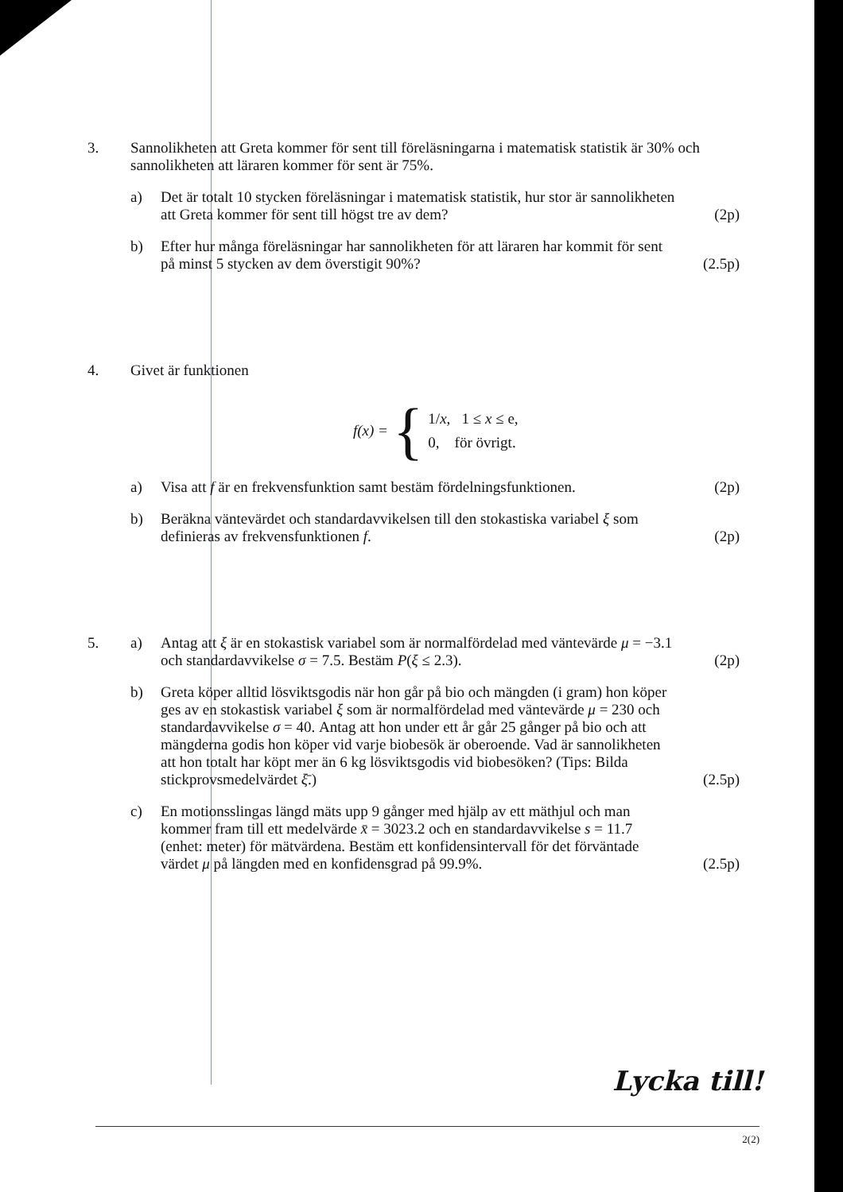3. Sannolikheten att Greta kommer för sent till föreläsningarna i matematisk statistik är 30% och sannolikheten att läraren kommer för sent är 75%.
a) Det är totalt 10 stycken föreläsningar i matematisk statistik, hur stor är sannolikheten att Greta kommer för sent till högst tre av dem?
(2p)
b) Efter hur många föreläsningar har sannolikheten för att läraren har kommit för sent på minst 5 stycken av dem överstigit 90%?
(2.5p)
4. Givet är funktionen
f (x) = {
1/x, 1 ≤ x ≤ e,
0, för övrigt.
a) Visa att f är en frekvensfunktion samt bestäm fördelningsfunktionen.
(2p)
b) Beräkna väntevärdet och standardavvikelsen till den stokastiska variabel ξ som definieras av frekvensfunktionen f.
(2p)
5. a) Antag att ξ är en stokastisk variabel som är normalfördelad med väntevärde μ = −3.1 och standardavvikelse σ = 7.5. Bestäm P(ξ ≤ 2.3).
(2p)
b) Greta köper alltid lösviktsgodis när hon går på bio och mängden (i gram) hon köper ges av en stokastisk variabel ξ som är normalfördelad med väntevärde μ = 230 och standardavvikelse σ = 40. Antag att hon under ett år går 25 gånger på bio och att mängderna godis hon köper vid varje biobesök är oberoende. Vad är sannolikheten att hon totalt har köpt mer än 6 kg lösviktsgodis vid biobesöken? (Tips: Bilda stickprovsmedelvärdet ξ̄.)
(2.5p)
c) En motionsslingas längd mäts upp 9 gånger med hjälp av ett mäthjul och man kommer fram till ett medelvärde x̄ = 3023.2 och en standardavvikelse s = 11.7 (enhet: meter) för mätvärdena. Bestäm ett konfidensintervall för det förväntade värdet μ på längden med en konfidensgrad på 99.9%.
(2.5p)
Lycka till!
2(2)